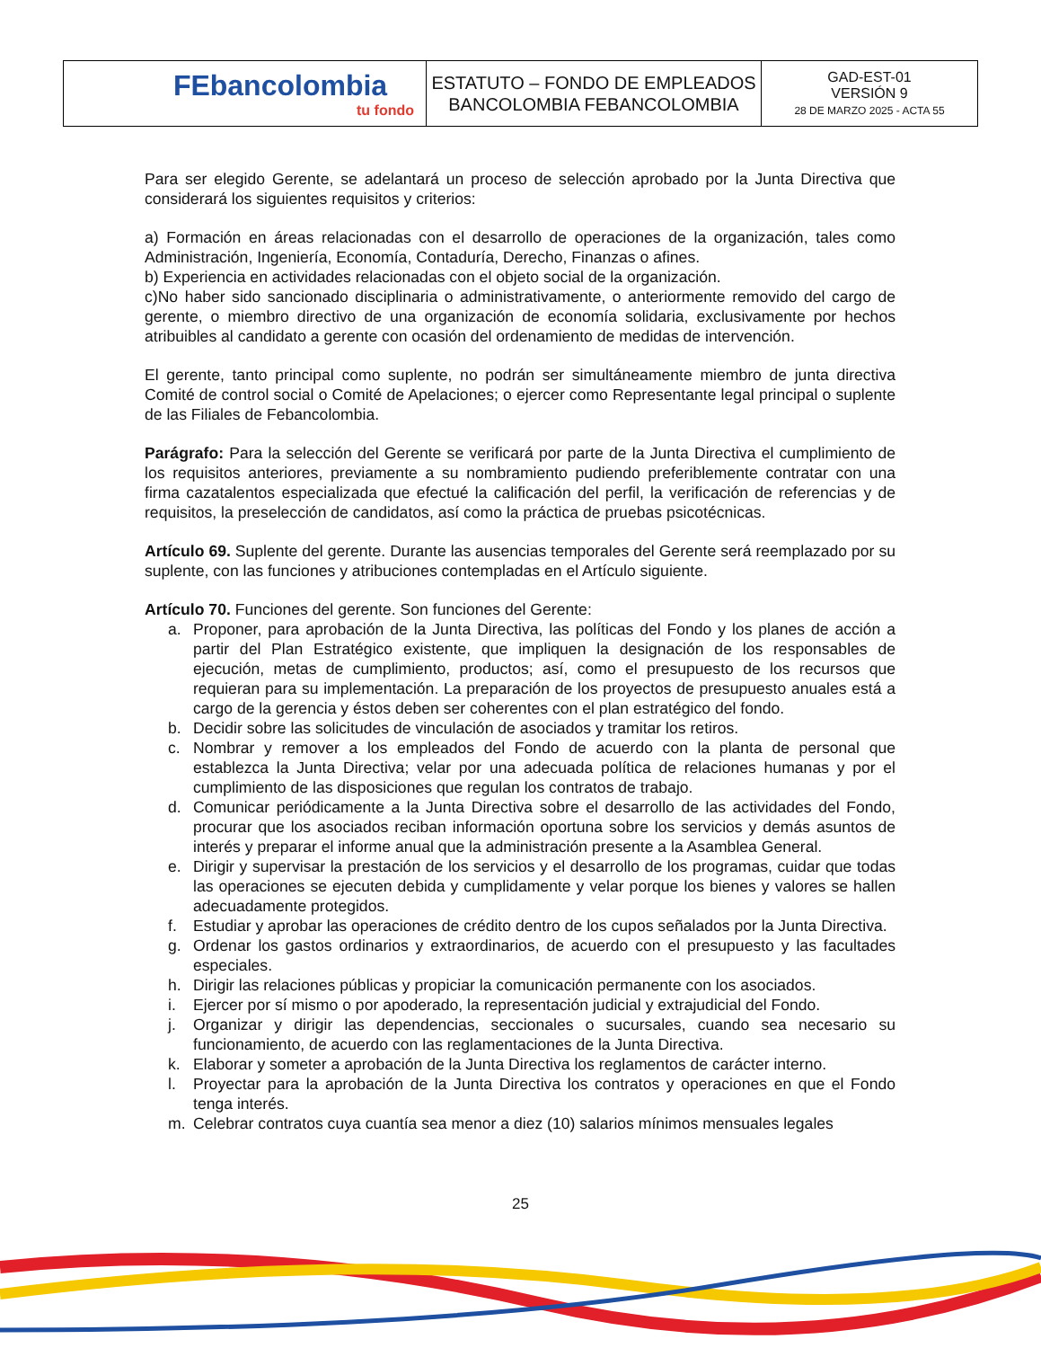| FEbancolombia tu fondo | ESTATUTO – FONDO DE EMPLEADOS BANCOLOMBIA FEBANCOLOMBIA | GAD-EST-01 VERSIÓN 9 28 DE MARZO 2025 - ACTA 55 |
Para ser elegido Gerente, se adelantará un proceso de selección aprobado por la Junta Directiva que considerará los siguientes requisitos y criterios:
a) Formación en áreas relacionadas con el desarrollo de operaciones de la organización, tales como Administración, Ingeniería, Economía, Contaduría, Derecho, Finanzas o afines.
b) Experiencia en actividades relacionadas con el objeto social de la organización.
c)No haber sido sancionado disciplinaria o administrativamente, o anteriormente removido del cargo de gerente, o miembro directivo de una organización de economía solidaria, exclusivamente por hechos atribuibles al candidato a gerente con ocasión del ordenamiento de medidas de intervención.
El gerente, tanto principal como suplente, no podrán ser simultáneamente miembro de junta directiva Comité de control social o Comité de Apelaciones; o ejercer como Representante legal principal o suplente de las Filiales de Febancolombia.
Parágrafo: Para la selección del Gerente se verificará por parte de la Junta Directiva el cumplimiento de los requisitos anteriores, previamente a su nombramiento pudiendo preferiblemente contratar con una firma cazatalentos especializada que efectué la calificación del perfil, la verificación de referencias y de requisitos, la preselección de candidatos, así como la práctica de pruebas psicotécnicas.
Artículo 69. Suplente del gerente. Durante las ausencias temporales del Gerente será reemplazado por su suplente, con las funciones y atribuciones contempladas en el Artículo siguiente.
Artículo 70. Funciones del gerente. Son funciones del Gerente:
a. Proponer, para aprobación de la Junta Directiva, las políticas del Fondo y los planes de acción a partir del Plan Estratégico existente, que impliquen la designación de los responsables de ejecución, metas de cumplimiento, productos; así, como el presupuesto de los recursos que requieran para su implementación. La preparación de los proyectos de presupuesto anuales está a cargo de la gerencia y éstos deben ser coherentes con el plan estratégico del fondo.
b. Decidir sobre las solicitudes de vinculación de asociados y tramitar los retiros.
c. Nombrar y remover a los empleados del Fondo de acuerdo con la planta de personal que establezca la Junta Directiva; velar por una adecuada política de relaciones humanas y por el cumplimiento de las disposiciones que regulan los contratos de trabajo.
d. Comunicar periódicamente a la Junta Directiva sobre el desarrollo de las actividades del Fondo, procurar que los asociados reciban información oportuna sobre los servicios y demás asuntos de interés y preparar el informe anual que la administración presente a la Asamblea General.
e. Dirigir y supervisar la prestación de los servicios y el desarrollo de los programas, cuidar que todas las operaciones se ejecuten debida y cumplidamente y velar porque los bienes y valores se hallen adecuadamente protegidos.
f. Estudiar y aprobar las operaciones de crédito dentro de los cupos señalados por la Junta Directiva.
g. Ordenar los gastos ordinarios y extraordinarios, de acuerdo con el presupuesto y las facultades especiales.
h. Dirigir las relaciones públicas y propiciar la comunicación permanente con los asociados.
i. Ejercer por sí mismo o por apoderado, la representación judicial y extrajudicial del Fondo.
j. Organizar y dirigir las dependencias, seccionales o sucursales, cuando sea necesario su funcionamiento, de acuerdo con las reglamentaciones de la Junta Directiva.
k. Elaborar y someter a aprobación de la Junta Directiva los reglamentos de carácter interno.
l. Proyectar para la aprobación de la Junta Directiva los contratos y operaciones en que el Fondo tenga interés.
m. Celebrar contratos cuya cuantía sea menor a diez (10) salarios mínimos mensuales legales
25